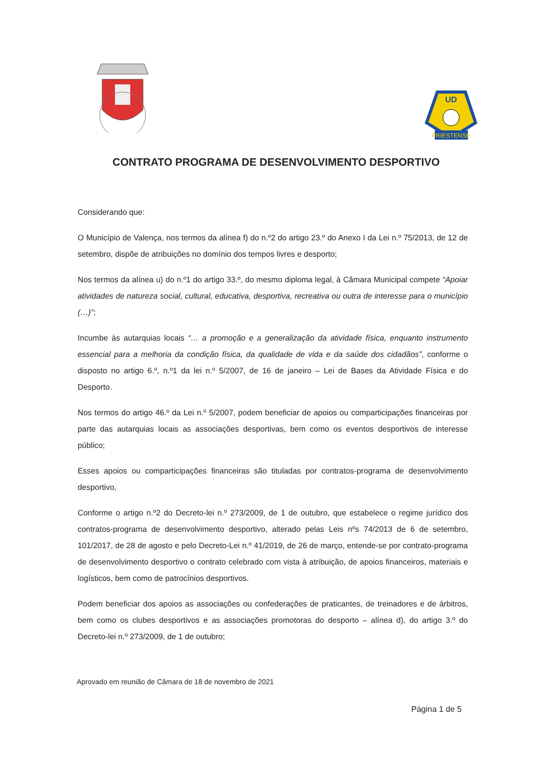FRIESTENSE
UD
CONTRATO PROGRAMA DE DESENVOLVIMENTO DESPORTIVO
Considerando que:
O Município de Valença, nos termos da alínea f) do n.º2 do artigo 23.º do Anexo I da Lei n.º 75/2013, de 12 de setembro, dispõe de atribuições no domínio dos tempos livres e desporto;
Nos termos da alínea u) do n.º1 do artigo 33.º, do mesmo diploma legal, à Câmara Municipal compete “Apoiar atividades de natureza social, cultural, educativa, desportiva, recreativa ou outra de interesse para o município (…)”;
Incumbe às autarquias locais “… a promoção e a generalização da atividade física, enquanto instrumento essencial para a melhoria da condição física, da qualidade de vida e da saúde dos cidadãos”, conforme o disposto no artigo 6.º, n.º1 da lei n.º 5/2007, de 16 de janeiro – Lei de Bases da Atividade Física e do Desporto.
Nos termos do artigo 46.º da Lei n.º 5/2007, podem beneficiar de apoios ou comparticipações financeiras por parte das autarquias locais as associações desportivas, bem como os eventos desportivos de interesse público;
Esses apoios ou comparticipações financeiras são tituladas por contratos-programa de desenvolvimento desportivo,
Conforme o artigo n.º2 do Decreto-lei n.º 273/2009, de 1 de outubro, que estabelece o regime jurídico dos contratos-programa de desenvolvimento desportivo, alterado pelas Leis nºs 74/2013 de 6 de setembro, 101/2017, de 28 de agosto e pelo Decreto-Lei n.º 41/2019, de 26 de março, entende-se por contrato-programa de desenvolvimento desportivo o contrato celebrado com vista à atribuição, de apoios financeiros, materiais e logísticos, bem como de patrocínios desportivos.
Podem beneficiar dos apoios as associações ou confederações de praticantes, de treinadores e de árbitros, bem como os clubes desportivos e as associações promotoras do desporto – alínea d), do artigo 3.º do Decreto-lei n.º 273/2009, de 1 de outubro;
Aprovado em reunião de Câmara de 18 de novembro de 2021
Página 1 de 5